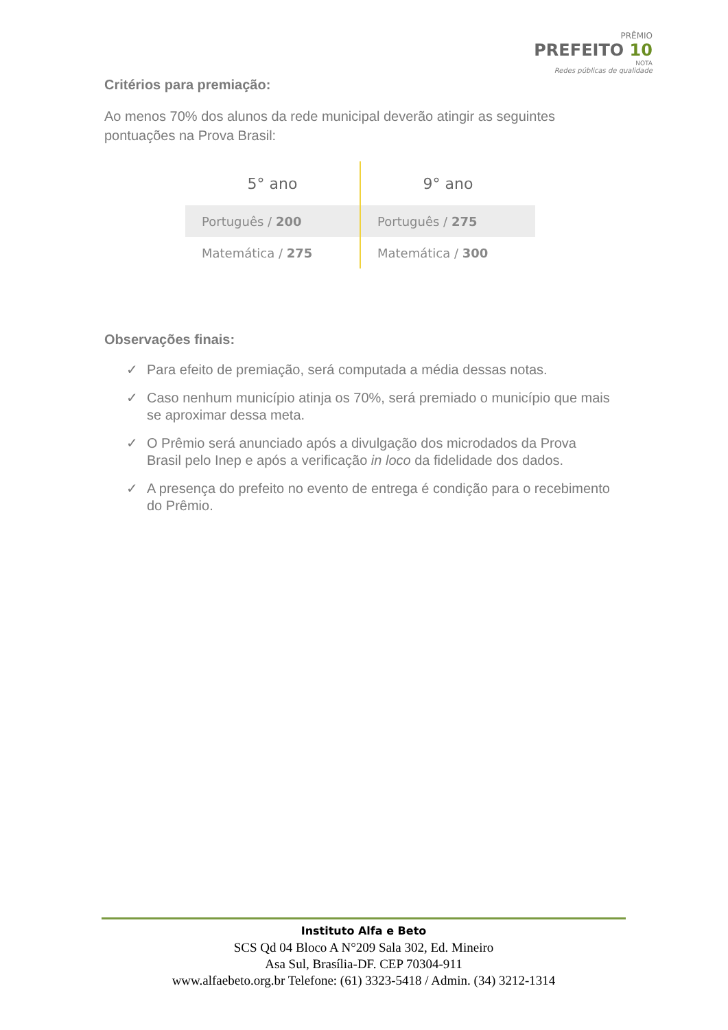PRÊMIO
PREFEITO 10
NOTA
Redes públicas de qualidade
Critérios para premiação:
Ao menos 70% dos alunos da rede municipal deverão atingir as seguintes pontuações na Prova Brasil:
| 5° ano | 9° ano |
| --- | --- |
| Português / 200 | Português / 275 |
| Matemática / 275 | Matemática / 300 |
Observações finais:
✓ Para efeito de premiação, será computada a média dessas notas.
✓ Caso nenhum município atinja os 70%, será premiado o município que mais se aproximar dessa meta.
✓ O Prêmio será anunciado após a divulgação dos microdados da Prova Brasil pelo Inep e após a verificação in loco da fidelidade dos dados.
✓ A presença do prefeito no evento de entrega é condição para o recebimento do Prêmio.
Instituto Alfa e Beto
SCS Qd 04 Bloco A N°209 Sala 302, Ed. Mineiro
Asa Sul, Brasília-DF. CEP 70304-911
www.alfaebeto.org.br Telefone: (61) 3323-5418 / Admin. (34) 3212-1314